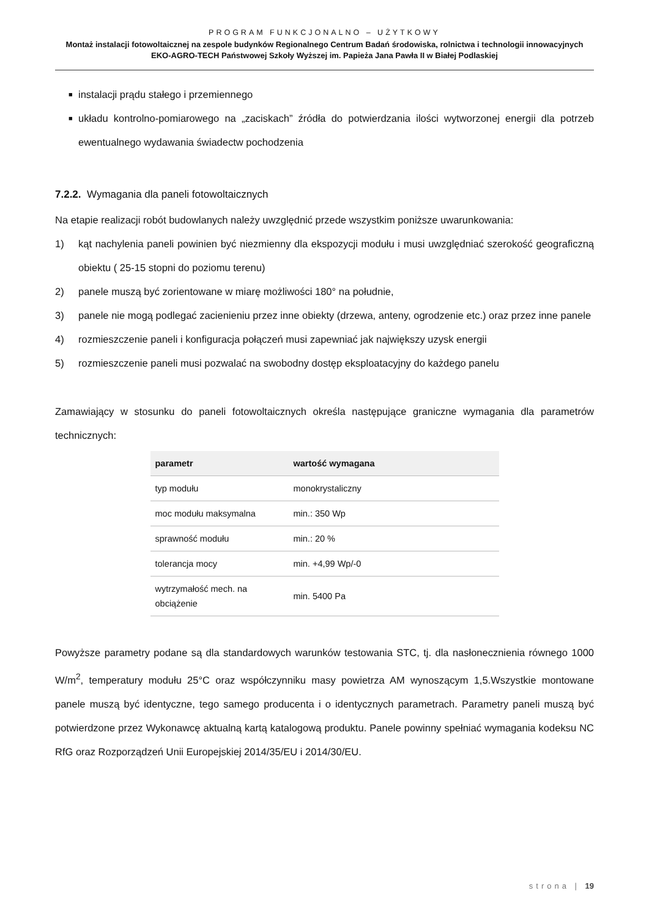PROGRAM FUNKCJONALNO – UŻYTKOWY
Montaż instalacji fotowoltaicznej na zespole budynków Regionalnego Centrum Badań środowiska, rolnictwa i technologii innowacyjnych EKO-AGRO-TECH Państwowej Szkoły Wyższej im. Papieża Jana Pawła II w Białej Podlaskiej
■ instalacji prądu stałego i przemiennego
■ układu kontrolno-pomiarowego na „zaciskach” źródła do potwierdzania ilości wytworzonej energii dla potrzeb ewentualnego wydawania świadectw pochodzenia
7.2.2. Wymagania dla paneli fotowoltaicznych
Na etapie realizacji robót budowlanych należy uwzględnić przede wszystkim poniższe uwarunkowania:
1) kąt nachylenia paneli powinien być niezmienny dla ekspozycji modułu i musi uwzględniać szerokość geograficzną obiektu ( 25-15 stopni do poziomu terenu)
2) panele muszą być zorientowane w miarę możliwości 180° na południe,
3) panele nie mogą podlegać zacienieniu przez inne obiekty (drzewa, anteny, ogrodzenie etc.) oraz przez inne panele
4) rozmieszczenie paneli i konfiguracja połączeń musi zapewniać jak największy uzysk energii
5) rozmieszczenie paneli musi pozwalać na swobodny dostęp eksploatacyjny do każdego panelu
Zamawiający w stosunku do paneli fotowoltaicznych określa następujące graniczne wymagania dla parametrów technicznych:
| parametr | wartość wymagana |
| --- | --- |
| typ modułu | monokrystaliczny |
| moc modułu maksymalna | min.: 350 Wp |
| sprawność modułu | min.: 20 % |
| tolerancja mocy | min. +4,99 Wp/-0 |
| wytrzymałość mech. na obciążenie | min. 5400 Pa |
Powyższe parametry podane są dla standardowych warunków testowania STC, tj. dla nasłonecznienia równego 1000 W/m<sup>2</sup>, temperatury modułu 25°C oraz współczynniku masy powietrza AM wynoszącym 1,5.Wszystkie montowane panele muszą być identyczne, tego samego producenta i o identycznych parametrach. Parametry paneli muszą być potwierdzone przez Wykonawcę aktualną kartą katalogową produktu. Panele powinny spełniać wymagania kodeksu NC RfG oraz Rozporządzeń Unii Europejskiej 2014/35/EU i 2014/30/EU.
strona | 19